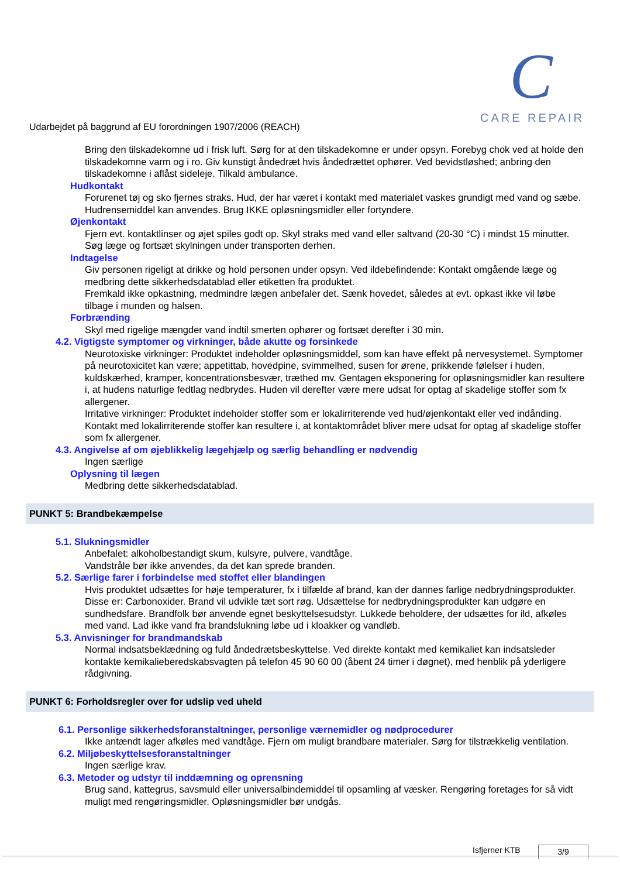Udarbejdet på baggrund af EU forordningen 1907/2006 (REACH)
C
CARE REPAIR
Bring den tilskadekomne ud i frisk luft. Sørg for at den tilskadekomne er under opsyn. Forebyg chok ved at holde den tilskadekomne varm og i ro. Giv kunstigt åndedræt hvis åndedrættet ophører. Ved bevidstløshed; anbring den tilskadekomne i aflåst sideleje. Tilkald ambulance.
Hudkontakt
Forurenet tøj og sko fjernes straks. Hud, der har været i kontakt med materialet vaskes grundigt med vand og sæbe. Hudrensemiddel kan anvendes. Brug IKKE opløsningsmidler eller fortyndere.
Øjenkontakt
Fjern evt. kontaktlinser og øjet spiles godt op. Skyl straks med vand eller saltvand (20-30 °C) i mindst 15 minutter. Søg læge og fortsæt skylningen under transporten derhen.
Indtagelse
Giv personen rigeligt at drikke og hold personen under opsyn. Ved ildebefindende: Kontakt omgående læge og medbring dette sikkerhedsdatablad eller etiketten fra produktet.
Fremkald ikke opkastning, medmindre lægen anbefaler det. Sænk hovedet, således at evt. opkast ikke vil løbe tilbage i munden og halsen.
Forbrænding
Skyl med rigelige mængder vand indtil smerten ophører og fortsæt derefter i 30 min.
4.2. Vigtigste symptomer og virkninger, både akutte og forsinkede
Neurotoxiske virkninger: Produktet indeholder opløsningsmiddel, som kan have effekt på nervesystemet. Symptomer på neurotoxicitet kan være; appetittab, hovedpine, svimmelhed, susen for ørene, prikkende følelser i huden, kuldskærhed, kramper, koncentrationsbesvær, træthed mv. Gentagen eksponering for opløsningsmidler kan resultere i, at hudens naturlige fedtlag nedbrydes. Huden vil derefter være mere udsat for optag af skadelige stoffer som fx allergener.
Irritative virkninger: Produktet indeholder stoffer som er lokalirriterende ved hud/øjenkontakt eller ved indånding. Kontakt med lokalirriterende stoffer kan resultere i, at kontaktområdet bliver mere udsat for optag af skadelige stoffer som fx allergener.
4.3. Angivelse af om øjeblikkelig lægehjælp og særlig behandling er nødvendig
Ingen særlige
Oplysning til lægen
Medbring dette sikkerhedsdatablad.
PUNKT 5: Brandbekæmpelse
5.1. Slukningsmidler
Anbefalet: alkoholbestandigt skum, kulsyre, pulvere, vandtåge.
Vandstråle bør ikke anvendes, da det kan sprede branden.
5.2. Særlige farer i forbindelse med stoffet eller blandingen
Hvis produktet udsættes for høje temperaturer, fx i tilfælde af brand, kan der dannes farlige nedbrydningsprodukter. Disse er: Carbonoxider. Brand vil udvikle tæt sort røg. Udsættelse for nedbrydningsprodukter kan udgøre en sundhedsfare. Brandfolk bør anvende egnet beskyttelsesudstyr. Lukkede beholdere, der udsættes for ild, afkøles med vand. Lad ikke vand fra brandslukning løbe ud i kloakker og vandløb.
5.3. Anvisninger for brandmandskab
Normal indsatsbeklædning og fuld åndedrætsbeskyttelse. Ved direkte kontakt med kemikaliet kan indsatsleder kontakte kemikalieberedskabsvagten på telefon 45 90 60 00 (åbent 24 timer i døgnet), med henblik på yderligere rådgivning.
PUNKT 6: Forholdsregler over for udslip ved uheld
6.1. Personlige sikkerhedsforanstaltninger, personlige værnemidler og nødprocedurer
Ikke antændt lager afkøles med vandtåge. Fjern om muligt brandbare materialer. Sørg for tilstrækkelig ventilation.
6.2. Miljøbeskyttelsesforanstaltninger
Ingen særlige krav.
6.3. Metoder og udstyr til inddæmning og oprensning
Brug sand, kattegrus, savsmuld eller universalbindemiddel til opsamling af væsker. Rengøring foretages for så vidt muligt med rengøringsmidler. Opløsningsmidler bør undgås.
Isfjerner KTB 3/9